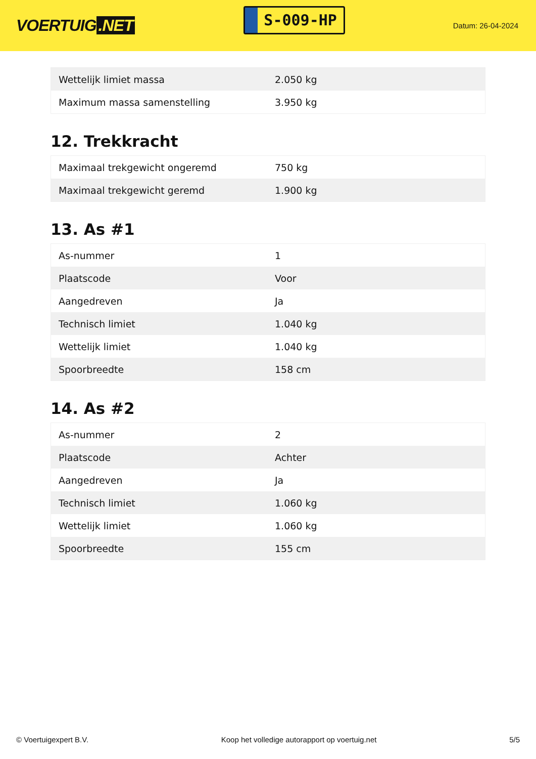VOERTUIG.NET
S-009-HP
Datum: 26-04-2024
| Wettelijk limiet massa | 2.050 kg |
| Maximum massa samenstelling | 3.950 kg |
12. Trekkracht
| Maximaal trekgewicht ongeremd | 750 kg |
| Maximaal trekgewicht geremd | 1.900 kg |
13. As #1
| As-nummer | 1 |
| Plaatscode | Voor |
| Aangedreven | Ja |
| Technisch limiet | 1.040 kg |
| Wettelijk limiet | 1.040 kg |
| Spoorbreedte | 158 cm |
14. As #2
| As-nummer | 2 |
| Plaatscode | Achter |
| Aangedreven | Ja |
| Technisch limiet | 1.060 kg |
| Wettelijk limiet | 1.060 kg |
| Spoorbreedte | 155 cm |
© Voertuigexpert B.V. Koop het volledige autorapport op voertuig.net 5/5